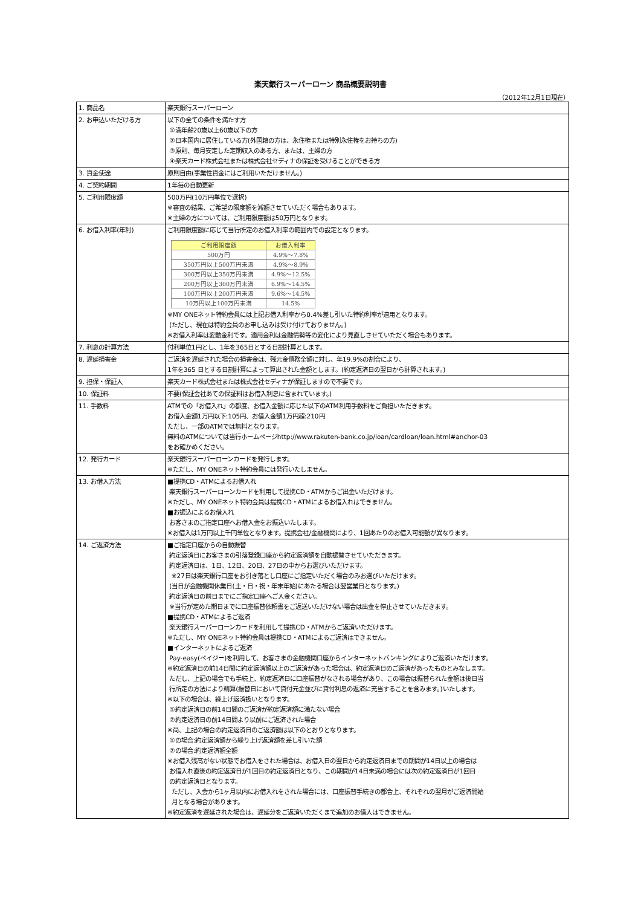楽天銀行スーパーローン 商品概要説明書
（2012年12月1日現在）
| 1. 商品名 | 楽天銀行スーパーローン |
| 2. お申込いただける方 | 以下の全ての条件を満たす方 ①満年齢20歳以上60歳以下の方 ②日本国内に居住している方(外国籍の方は、永住権または特別永住権をお持ちの方) ③原則、毎月安定した定期収入のある方、または、主婦の方 ④楽天カード株式会社または株式会社セディナの保証を受けることができる方 |
| 3. 資金使途 | 原則自由(事業性資金にはご利用いただけません。) |
| 4. ご契約期間 | 1年毎の自動更新 |
| 5. ご利用限度額 | 500万円(10万円単位で選択) ※審査の結果、ご希望の限度額を減額させていただく場合もあります。 ※主婦の方については、ご利用限度額は50万円となります。 |
| 6. お借入利率(年利) | ご利用限度額に応じて当行所定のお借入利率の範囲内での設定となります。 / ご利用限度額 / お借入利率 / / --- / --- / / 500万円 / 4.9%～7.8% / / 350万円以上500万円未満 / 4.9%～8.9% / / 300万円以上350万円未満 / 4.9%～12.5% / / 200万円以上300万円未満 / 6.9%～14.5% / / 100万円以上200万円未満 / 9.6%～14.5% / / 10万円以上100万円未満 / 14.5% / ※MY ONEネット特約会員には上記お借入利率から0.4%差し引いた特約利率が適用となります。 (ただし、現在は特約会員のお申し込みは受け付けておりません。) ※お借入利率は変動金利です。適用金利は金融情勢等の変化により見直しさせていただく場合もあります。 |
| 7. 利息の計算方法 | 付利単位1円とし、1年を365日とする日割計算とします。 |
| 8. 遅延損害金 | ご返済を遅延された場合の損害金は、残元金債務全額に対し、年19.9%の割合により、 1年を365 日とする日割計算によって算出された金額とします。(約定返済日の翌日から計算されます。) |
| 9. 担保・保証人 | 楽天カード株式会社または株式会社セディナが保証しますので不要です。 |
| 10. 保証料 | 不要(保証会社あての保証料はお借入利息に含まれています。) |
| 11. 手数料 | ATMでの「お借入れ」の都度、お借入金額に応じた以下のATM利用手数料をご負担いただきます。 お借入金額1万円以下:105円、お借入金額1万円超:210円 ただし、一部のATMでは無料となります。 無料のATMについては当行ホームページhttp://www.rakuten-bank.co.jp/loan/cardloan/loan.html#anchor-03 をお確かめください。 |
| 12. 発行カード | 楽天銀行スーパーローンカードを発行します。 ※ただし、MY ONEネット特約会員には発行いたしません。 |
| 13. お借入方法 | ■提携CD・ATMによるお借入れ 楽天銀行スーパーローンカードを利用して提携CD・ATMからご出金いただけます。 ※ただし、MY ONEネット特約会員は提携CD・ATMによるお借入れはできません。 ■お振込によるお借入れ お客さまのご指定口座へお借入金をお振込いたします。 ※お借入は1万円以上千円単位となります。提携会社/金融機関により、1回あたりのお借入可能額が異なります。 |
| 14. ご返済方法 | ■ご指定口座からの自動振替 約定返済日にお客さまの引落登録口座から約定返済額を自動振替させていただきます。 約定返済日は、1日、12日、20日、27日の中からお選びいただけます。 ※27日は楽天銀行口座をお引き落とし口座にご指定いただく場合のみお選びいただけます。 (当日が金融機関休業日(土・日・祝・年末年始)にあたる場合は翌営業日となります。) 約定返済日の前日までにご指定口座へご入金ください。 ※当行が定めた期日までに口座振替依頼書をご返送いただけない場合は出金を停止させていただきます。 ■提携CD・ATMによるご返済 楽天銀行スーパーローンカードを利用して提携CD・ATMからご返済いただけます。 ※ただし、MY ONEネット特約会員は提携CD・ATMによるご返済はできません。 ■インターネットによるご返済 Pay-easy(ペイジー)を利用して、お客さまの金融機関口座からインターネットバンキングによりご返済いただけます。 ※約定返済日の前14日間に約定返済額以上のご返済があった場合は、約定返済日のご返済があったものとみなします。 ただし、上記の場合でも手続上、約定返済日に口座振替がなされる場合があり、この場合は振替られた金額は後日当 行所定の方法により精算(振替日において貸付元金並びに貸付利息の返済に充当することを含みます。)いたします。 ※以下の場合は、繰上げ返済扱いとなります。 ①約定返済日の前14日間のご返済が約定返済額に満たない場合 ②約定返済日の前14日間より以前にご返済された場合 ※尚、上記の場合の約定返済日のご返済額は以下のとおりとなります。 ①の場合:約定返済額から繰り上げ返済額を差し引いた額 ②の場合:約定返済額全額 ※お借入残高がない状態でお借入をされた場合は、お借入日の翌日から約定返済日までの期間が14日以上の場合は お借入れ直後の約定返済日が1回目の約定返済日となり、この期間が14日未満の場合には次の約定返済日が1回目 の約定返済日となります。 ただし、入会から1ヶ月以内にお借入れをされた場合には、口座振替手続きの都合上、それぞれの翌月がご返済開始 月となる場合があります。 ※約定返済を遅延された場合は、遅延分をご返済いただくまで追加のお借入はできません。 |